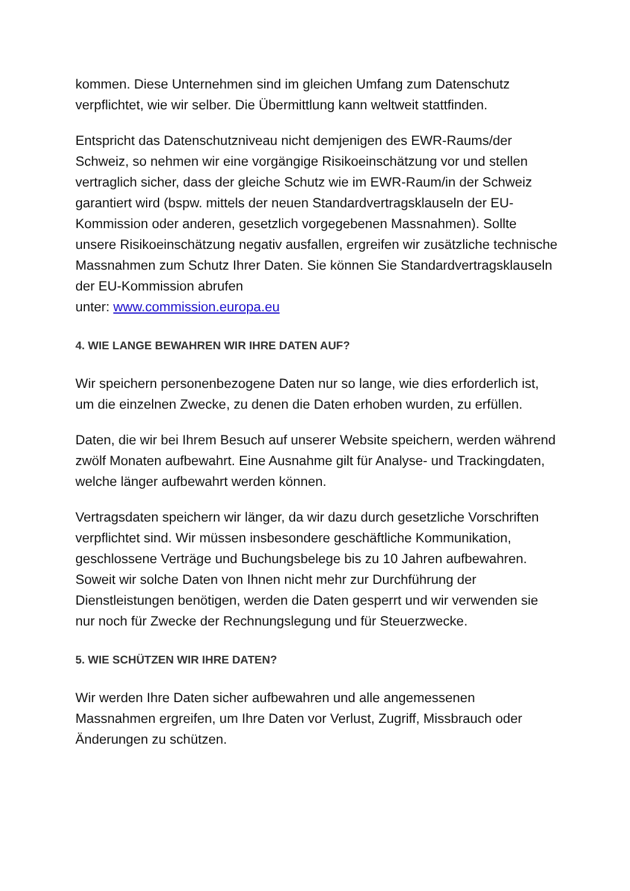kommen. Diese Unternehmen sind im gleichen Umfang zum Datenschutz verpflichtet, wie wir selber. Die Übermittlung kann weltweit stattfinden.
Entspricht das Datenschutzniveau nicht demjenigen des EWR-Raums/der Schweiz, so nehmen wir eine vorgängige Risikoeinschätzung vor und stellen vertraglich sicher, dass der gleiche Schutz wie im EWR-Raum/in der Schweiz garantiert wird (bspw. mittels der neuen Standardvertragsklauseln der EU-Kommission oder anderen, gesetzlich vorgegebenen Massnahmen). Sollte unsere Risikoeinschätzung negativ ausfallen, ergreifen wir zusätzliche technische Massnahmen zum Schutz Ihrer Daten. Sie können Sie Standardvertragsklauseln der EU-Kommission abrufen
unter: www.commission.europa.eu
4. WIE LANGE BEWAHREN WIR IHRE DATEN AUF?
Wir speichern personenbezogene Daten nur so lange, wie dies erforderlich ist, um die einzelnen Zwecke, zu denen die Daten erhoben wurden, zu erfüllen.
Daten, die wir bei Ihrem Besuch auf unserer Website speichern, werden während zwölf Monaten aufbewahrt. Eine Ausnahme gilt für Analyse- und Trackingdaten, welche länger aufbewahrt werden können.
Vertragsdaten speichern wir länger, da wir dazu durch gesetzliche Vorschriften verpflichtet sind. Wir müssen insbesondere geschäftliche Kommunikation, geschlossene Verträge und Buchungsbelege bis zu 10 Jahren aufbewahren. Soweit wir solche Daten von Ihnen nicht mehr zur Durchführung der Dienstleistungen benötigen, werden die Daten gesperrt und wir verwenden sie nur noch für Zwecke der Rechnungslegung und für Steuerzwecke.
5. WIE SCHÜTZEN WIR IHRE DATEN?
Wir werden Ihre Daten sicher aufbewahren und alle angemessenen Massnahmen ergreifen, um Ihre Daten vor Verlust, Zugriff, Missbrauch oder Änderungen zu schützen.